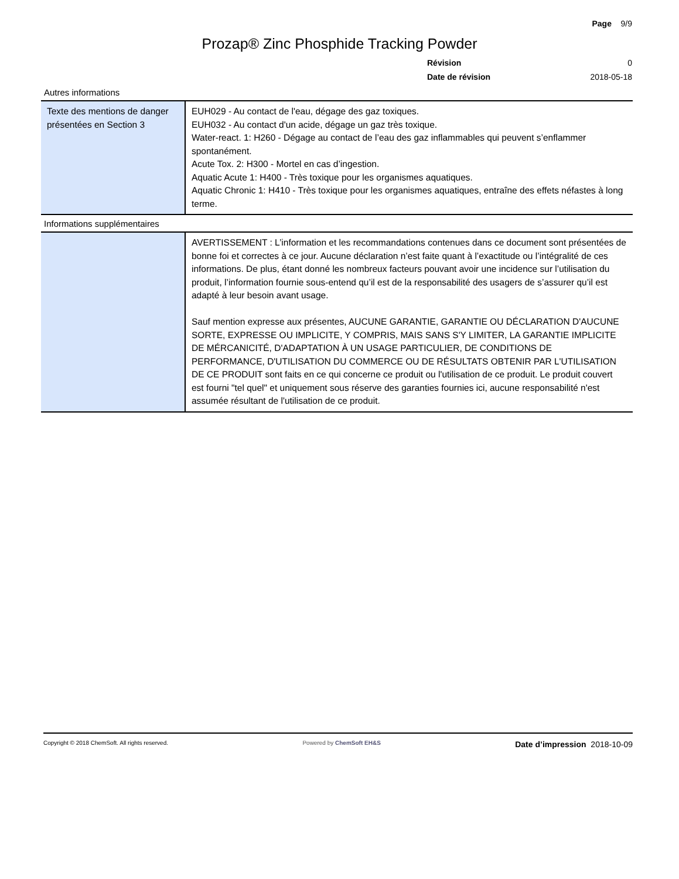Page 9/9
Prozap® Zinc Phosphide Tracking Powder
Révision 0
Date de révision 2018-05-18
Autres informations
| Texte des mentions de danger présentées en Section 3 | EUH029 - Au contact de l'eau, dégage des gaz toxiques. EUH032 - Au contact d'un acide, dégage un gaz très toxique. Water-react. 1: H260 - Dégage au contact de l’eau des gaz inflammables qui peuvent s’enflammer spontanément. Acute Tox. 2: H300 - Mortel en cas d’ingestion. Aquatic Acute 1: H400 - Très toxique pour les organismes aquatiques. Aquatic Chronic 1: H410 - Très toxique pour les organismes aquatiques, entraîne des effets néfastes à long terme. |
Informations supplémentaires
| | AVERTISSEMENT : L’information et les recommandations contenues dans ce document sont présentées de bonne foi et correctes à ce jour. Aucune déclaration n’est faite quant à l’exactitude ou l’intégralité de ces informations. De plus, étant donné les nombreux facteurs pouvant avoir une incidence sur l’utilisation du produit, l’information fournie sous-entend qu’il est de la responsabilité des usagers de s’assurer qu’il est adapté à leur besoin avant usage. Sauf mention expresse aux présentes, AUCUNE GARANTIE, GARANTIE OU DÉCLARATION D'AUCUNE SORTE, EXPRESSE OU IMPLICITE, Y COMPRIS, MAIS SANS S'Y LIMITER, LA GARANTIE IMPLICITE DE MÉRCANICITÉ, D'ADAPTATION À UN USAGE PARTICULIER, DE CONDITIONS DE PERFORMANCE, D'UTILISATION DU COMMERCE OU DE RÉSULTATS OBTENIR PAR L'UTILISATION DE CE PRODUIT sont faits en ce qui concerne ce produit ou l'utilisation de ce produit. Le produit couvert est fourni "tel quel" et uniquement sous réserve des garanties fournies ici, aucune responsabilité n'est assumée résultant de l'utilisation de ce produit. |
Copyright © 2018 ChemSoft. All rights reserved. Powered by ChemSoft EH&S Date d’impression 2018-10-09